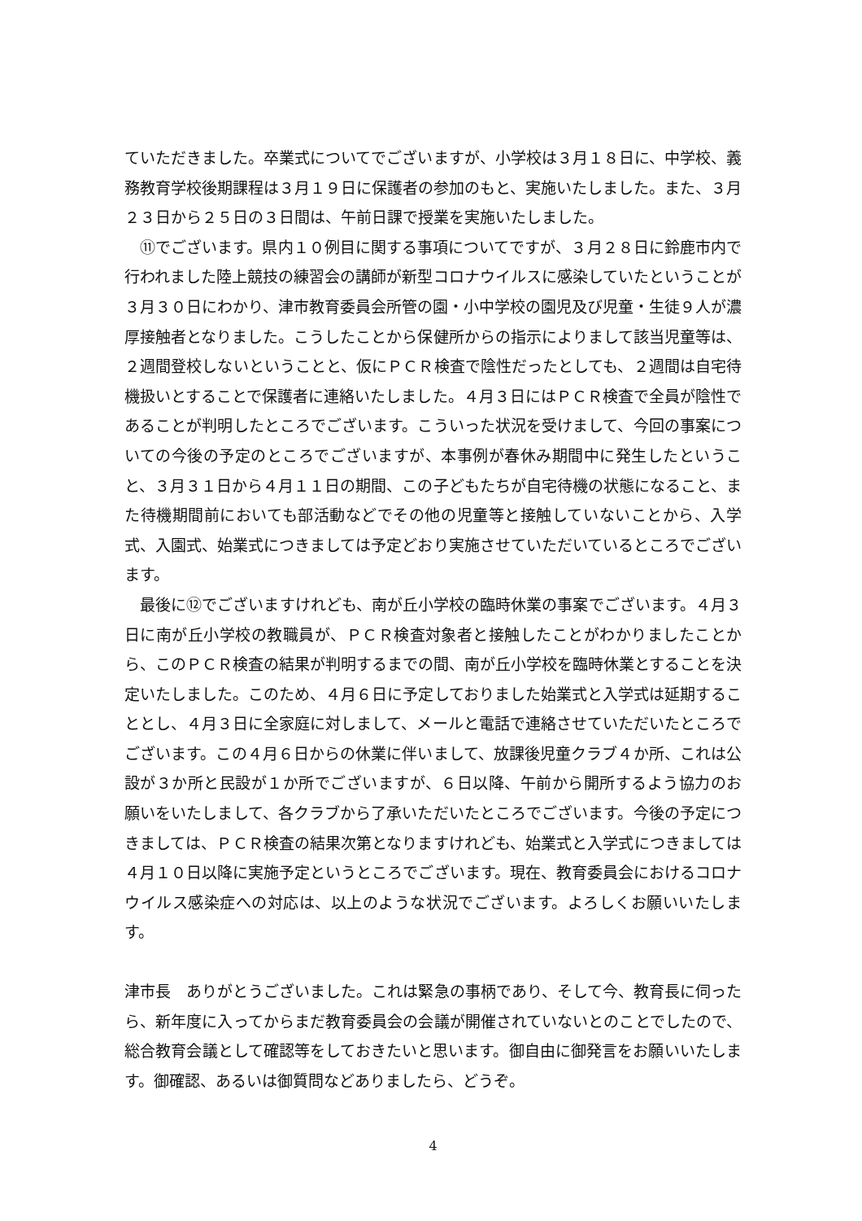ていただきました。卒業式についてでございますが、小学校は３月１８日に、中学校、義務教育学校後期課程は３月１９日に保護者の参加のもと、実施いたしました。また、３月２３日から２５日の３日間は、午前日課で授業を実施いたしました。
　⑪でございます。県内１０例目に関する事項についてですが、３月２８日に鈴鹿市内で行われました陸上競技の練習会の講師が新型コロナウイルスに感染していたということが３月３０日にわかり、津市教育委員会所管の園・小中学校の園児及び児童・生徒９人が濃厚接触者となりました。こうしたことから保健所からの指示によりまして該当児童等は、２週間登校しないということと、仮にＰＣＲ検査で陰性だったとしても、２週間は自宅待機扱いとすることで保護者に連絡いたしました。４月３日にはＰＣＲ検査で全員が陰性であることが判明したところでございます。こういった状況を受けまして、今回の事案についての今後の予定のところでございますが、本事例が春休み期間中に発生したということ、３月３１日から４月１１日の期間、この子どもたちが自宅待機の状態になること、また待機期間前においても部活動などでその他の児童等と接触していないことから、入学式、入園式、始業式につきましては予定どおり実施させていただいているところでございます。
　最後に⑫でございますけれども、南が丘小学校の臨時休業の事案でございます。４月３日に南が丘小学校の教職員が、ＰＣＲ検査対象者と接触したことがわかりましたことから、このＰＣＲ検査の結果が判明するまでの間、南が丘小学校を臨時休業とすることを決定いたしました。このため、４月６日に予定しておりました始業式と入学式は延期することとし、４月３日に全家庭に対しまして、メールと電話で連絡させていただいたところでございます。この４月６日からの休業に伴いまして、放課後児童クラブ４か所、これは公設が３か所と民設が１か所でございますが、６日以降、午前から開所するよう協力のお願いをいたしまして、各クラブから了承いただいたところでございます。今後の予定につきましては、ＰＣＲ検査の結果次第となりますけれども、始業式と入学式につきましては４月１０日以降に実施予定というところでございます。現在、教育委員会におけるコロナウイルス感染症への対応は、以上のような状況でございます。よろしくお願いいたします。
津市長　ありがとうございました。これは緊急の事柄であり、そして今、教育長に伺ったら、新年度に入ってからまだ教育委員会の会議が開催されていないとのことでしたので、総合教育会議として確認等をしておきたいと思います。御自由に御発言をお願いいたします。御確認、あるいは御質問などありましたら、どうぞ。
4